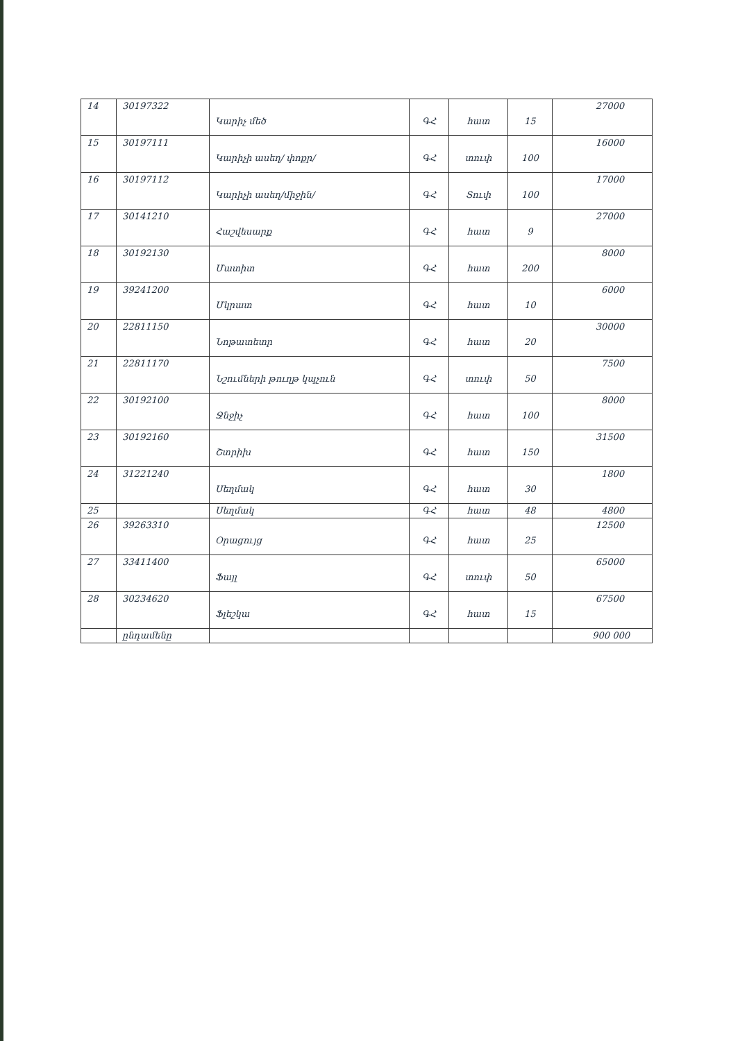| 14 | 30197322 | Կարիչ մեծ | ԳՀ | հատ | 15 | 27000 |
| 15 | 30197111 | Կարիչի ասեղ/ փոքր/ | ԳՀ | տուփ | 100 | 16000 |
| 16 | 30197112 | Կարիչի ասեղ/միջին/ | ԳՀ | Տուփ | 100 | 17000 |
| 17 | 30141210 | Հաշվեսարք | ԳՀ | հատ | 9 | 27000 |
| 18 | 30192130 | Մատիտ | ԳՀ | հատ | 200 | 8000 |
| 19 | 39241200 | Մկրատ | ԳՀ | հատ | 10 | 6000 |
| 20 | 22811150 | Նոթատետր | ԳՀ | հատ | 20 | 30000 |
| 21 | 22811170 | Նշումների թուղթ կպչուն | ԳՀ | տուփ | 50 | 7500 |
| 22 | 30192100 | Ջնջիչ | ԳՀ | հատ | 100 | 8000 |
| 23 | 30192160 | Շտրիխ | ԳՀ | հատ | 150 | 31500 |
| 24 | 31221240 | Սեղմակ | ԳՀ | հատ | 30 | 1800 |
| 25 | | Սեղմակ | ԳՀ | հատ | 48 | 4800 |
| 26 | 39263310 | Օրացույց | ԳՀ | հատ | 25 | 12500 |
| 27 | 33411400 | Ֆայլ | ԳՀ | տուփ | 50 | 65000 |
| 28 | 30234620 | Ֆլեշկա | ԳՀ | հատ | 15 | 67500 |
| | ընդամենը | | | | | 900 000 |